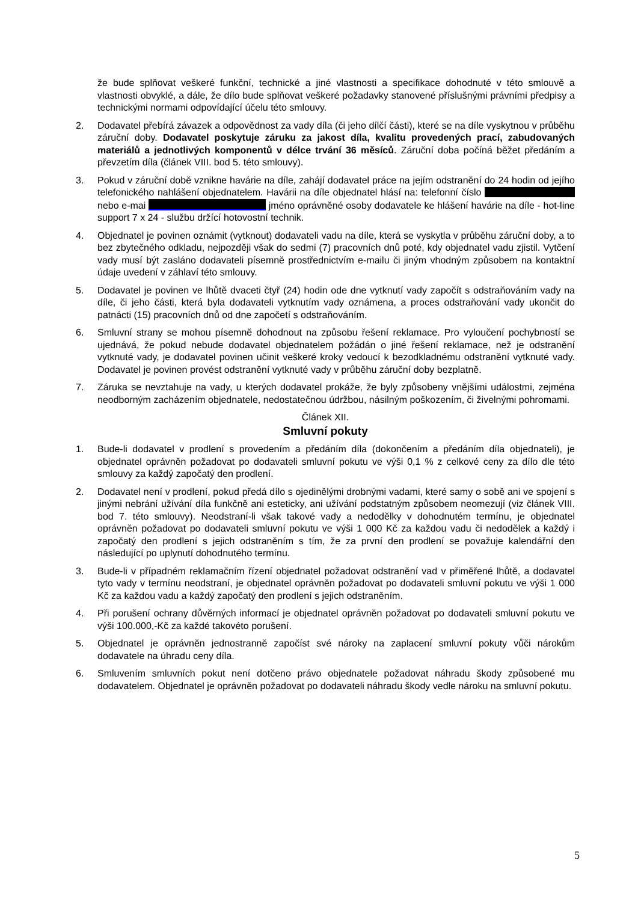že bude splňovat veškeré funkční, technické a jiné vlastnosti a specifikace dohodnuté v této smlouvě a vlastnosti obvyklé, a dále, že dílo bude splňovat veškeré požadavky stanovené příslušnými právními předpisy a technickými normami odpovídající účelu této smlouvy.
2. Dodavatel přebírá závazek a odpovědnost za vady díla (či jeho dílčí části), které se na díle vyskytnou v průběhu záruční doby. Dodavatel poskytuje záruku za jakost díla, kvalitu provedených prací, zabudovaných materiálů a jednotlivých komponentů v délce trvání 36 měsíců. Záruční doba počíná běžet předáním a převzetím díla (článek VIII. bod 5. této smlouvy).
3. Pokud v záruční době vznikne havárie na díle, zahájí dodavatel práce na jejím odstranění do 24 hodin od jejího telefonického nahlášení objednatelem. Havárii na díle objednatel hlásí na: telefonní číslo nebo e-mai jméno oprávněné osoby dodavatele ke hlášení havárie na díle - hot-line support 7 x 24 - službu držící hotovostní technik.
4. Objednatel je povinen oznámit (vytknout) dodavateli vadu na díle, která se vyskytla v průběhu záruční doby, a to bez zbytečného odkladu, nejpozději však do sedmi (7) pracovních dnů poté, kdy objednatel vadu zjistil. Vytčení vady musí být zasláno dodavateli písemně prostřednictvím e-mailu či jiným vhodným způsobem na kontaktní údaje uvedení v záhlaví této smlouvy.
5. Dodavatel je povinen ve lhůtě dvaceti čtyř (24) hodin ode dne vytknutí vady započít s odstraňováním vady na díle, či jeho části, která byla dodavateli vytknutím vady oznámena, a proces odstraňování vady ukončit do patnácti (15) pracovních dnů od dne započetí s odstraňováním.
6. Smluvní strany se mohou písemně dohodnout na způsobu řešení reklamace. Pro vyloučení pochybností se ujednává, že pokud nebude dodavatel objednatelem požádán o jiné řešení reklamace, než je odstranění vytknuté vady, je dodavatel povinen učinit veškeré kroky vedoucí k bezodkladnému odstranění vytknuté vady. Dodavatel je povinen provést odstranění vytknuté vady v průběhu záruční doby bezplatně.
7. Záruka se nevztahuje na vady, u kterých dodavatel prokáže, že byly způsobeny vnějšími událostmi, zejména neodborným zacházením objednatele, nedostatečnou údržbou, násilným poškozením, či živelnými pohromami.
Článek XII.
Smluvní pokuty
1. Bude-li dodavatel v prodlení s provedením a předáním díla (dokončením a předáním díla objednateli), je objednatel oprávněn požadovat po dodavateli smluvní pokutu ve výši 0,1 % z celkové ceny za dílo dle této smlouvy za každý započatý den prodlení.
2. Dodavatel není v prodlení, pokud předá dílo s ojedinělými drobnými vadami, které samy o sobě ani ve spojení s jinými nebrání užívání díla funkčně ani esteticky, ani užívání podstatným způsobem neomezují (viz článek VIII. bod 7. této smlouvy). Neodstraní-li však takové vady a nedodělky v dohodnutém termínu, je objednatel oprávněn požadovat po dodavateli smluvní pokutu ve výši 1 000 Kč za každou vadu či nedodělek a každý i započatý den prodlení s jejich odstraněním s tím, že za první den prodlení se považuje kalendářní den následující po uplynutí dohodnutého termínu.
3. Bude-li v případném reklamačním řízení objednatel požadovat odstranění vad v přiměřené lhůtě, a dodavatel tyto vady v termínu neodstraní, je objednatel oprávněn požadovat po dodavateli smluvní pokutu ve výši 1 000 Kč za každou vadu a každý započatý den prodlení s jejich odstraněním.
4. Při porušení ochrany důvěrných informací je objednatel oprávněn požadovat po dodavateli smluvní pokutu ve výši 100.000,-Kč za každé takovéto porušení.
5. Objednatel je oprávněn jednostranně započíst své nároky na zaplacení smluvní pokuty vůči nárokům dodavatele na úhradu ceny díla.
6. Smluvením smluvních pokut není dotčeno právo objednatele požadovat náhradu škody způsobené mu dodavatelem. Objednatel je oprávněn požadovat po dodavateli náhradu škody vedle nároku na smluvní pokutu.
5